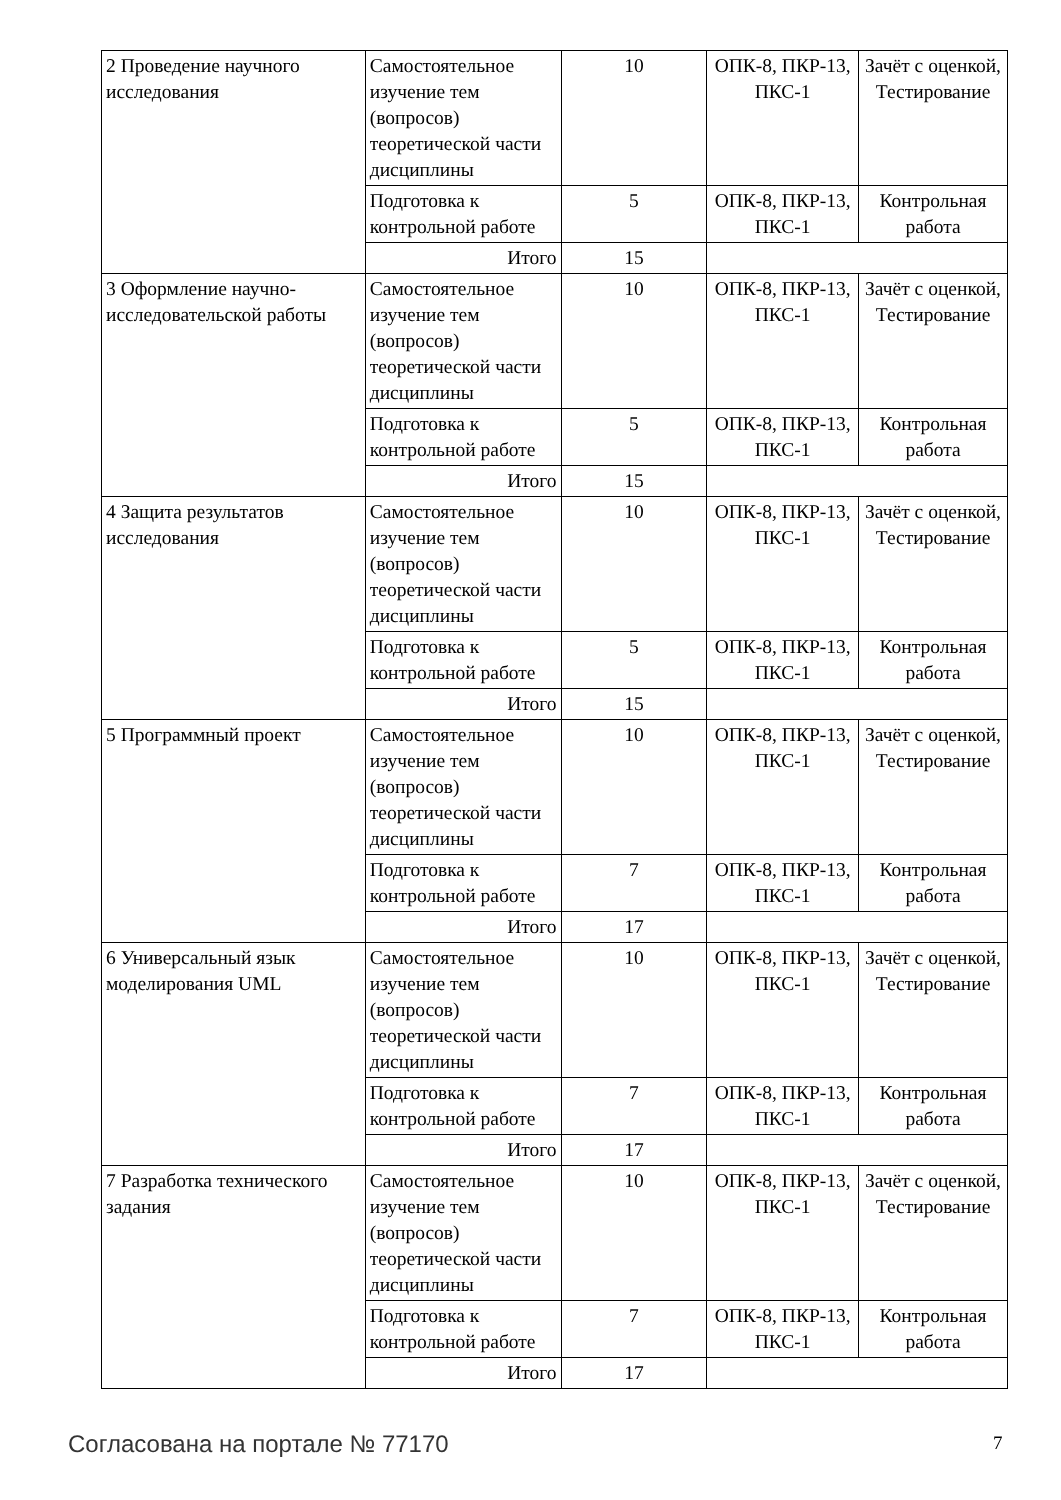| 2 Проведение научного исследования | Самостоятельное изучение тем (вопросов) теоретической части дисциплины | 10 | ОПК-8, ПКР-13, ПКС-1 | Зачёт с оценкой, Тестирование |
| | Подготовка к контрольной работе | 5 | ОПК-8, ПКР-13, ПКС-1 | Контрольная работа |
| | Итого | 15 | | |
| 3 Оформление научно-исследовательской работы | Самостоятельное изучение тем (вопросов) теоретической части дисциплины | 10 | ОПК-8, ПКР-13, ПКС-1 | Зачёт с оценкой, Тестирование |
| | Подготовка к контрольной работе | 5 | ОПК-8, ПКР-13, ПКС-1 | Контрольная работа |
| | Итого | 15 | | |
| 4 Защита результатов исследования | Самостоятельное изучение тем (вопросов) теоретической части дисциплины | 10 | ОПК-8, ПКР-13, ПКС-1 | Зачёт с оценкой, Тестирование |
| | Подготовка к контрольной работе | 5 | ОПК-8, ПКР-13, ПКС-1 | Контрольная работа |
| | Итого | 15 | | |
| 5 Программный проект | Самостоятельное изучение тем (вопросов) теоретической части дисциплины | 10 | ОПК-8, ПКР-13, ПКС-1 | Зачёт с оценкой, Тестирование |
| | Подготовка к контрольной работе | 7 | ОПК-8, ПКР-13, ПКС-1 | Контрольная работа |
| | Итого | 17 | | |
| 6 Универсальный язык моделирования UML | Самостоятельное изучение тем (вопросов) теоретической части дисциплины | 10 | ОПК-8, ПКР-13, ПКС-1 | Зачёт с оценкой, Тестирование |
| | Подготовка к контрольной работе | 7 | ОПК-8, ПКР-13, ПКС-1 | Контрольная работа |
| | Итого | 17 | | |
| 7 Разработка технического задания | Самостоятельное изучение тем (вопросов) теоретической части дисциплины | 10 | ОПК-8, ПКР-13, ПКС-1 | Зачёт с оценкой, Тестирование |
| | Подготовка к контрольной работе | 7 | ОПК-8, ПКР-13, ПКС-1 | Контрольная работа |
| | Итого | 17 | | |
Согласована на портале № 77170 7